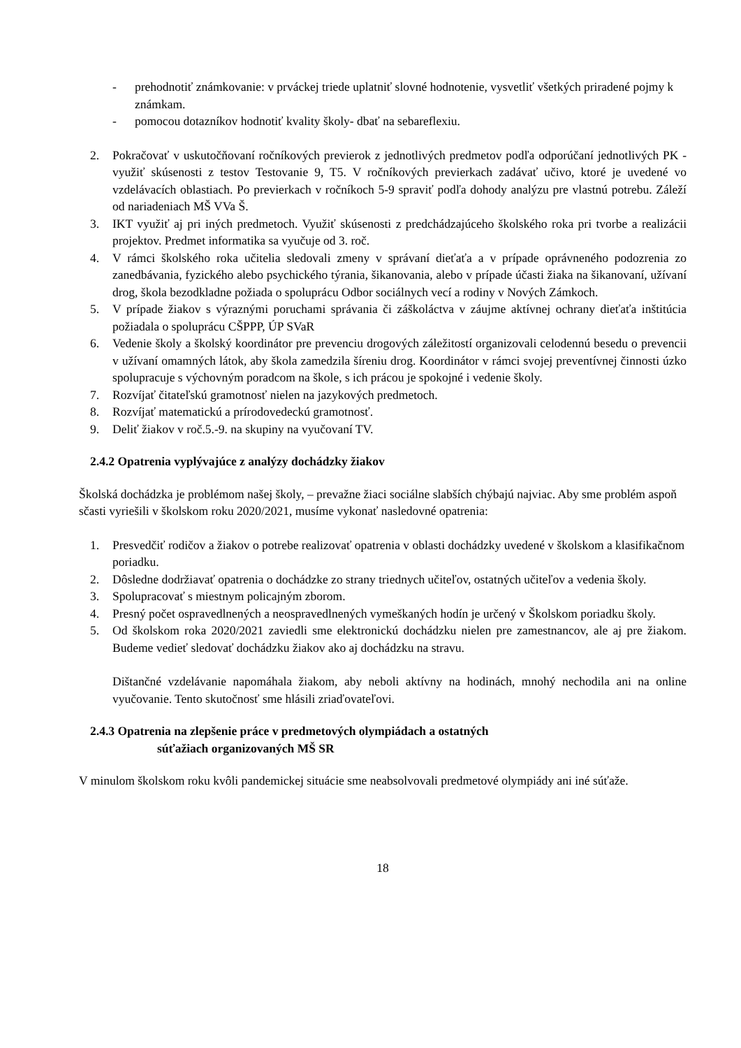- prehodnotiť známkovanie: v prváckej triede uplatniť slovné hodnotenie, vysvetliť všetkých priradené pojmy k známkam.
- pomocou dotazníkov hodnotiť kvality školy- dbať na sebareflexiu.
2. Pokračovať v uskutočňovaní ročníkových previerok z jednotlivých predmetov podľa odporúčaní jednotlivých PK - využiť skúsenosti z testov Testovanie 9, T5. V ročníkových previerkach zadávať učivo, ktoré je uvedené vo vzdelávacích oblastiach. Po previerkach v ročníkoch 5-9 spraviť podľa dohody analýzu pre vlastnú potrebu. Záleží od nariadeniach MŠ VVa Š.
3. IKT využiť aj pri iných predmetoch. Využiť skúsenosti z predchádzajúceho školského roka pri tvorbe a realizácii projektov. Predmet informatika sa vyučuje od 3. roč.
4. V rámci školského roka učitelia sledovali zmeny v správaní dieťaťa a v prípade oprávneného podozrenia zo zanedbávania, fyzického alebo psychického týrania, šikanovania, alebo v prípade účasti žiaka na šikanovaní, užívaní drog, škola bezodkladne požiada o spoluprácu Odbor sociálnych vecí a rodiny v Nových Zámkoch.
5. V prípade žiakov s výraznými poruchami správania či záškoláctva v záujme aktívnej ochrany dieťaťa inštitúcia požiadala o spoluprácu CŠPPP, ÚP SVaR
6. Vedenie školy a školský koordinátor pre prevenciu drogových záležitostí organizovali celodennú besedu o prevencii v užívaní omamných látok, aby škola zamedzila šíreniu drog. Koordinátor v rámci svojej preventívnej činnosti úzko spolupracuje s výchovným poradcom na škole, s ich prácou je spokojné i vedenie školy.
7. Rozvíjať čitateľskú gramotnosť nielen na jazykových predmetoch.
8. Rozvíjať matematickú a prírodovedeckú gramotnosť.
9. Deliť žiakov v roč.5.-9. na skupiny na vyučovaní TV.
2.4.2 Opatrenia vyplývajúce z analýzy dochádzky žiakov
Školská dochádzka je problémom našej školy, – prevažne žiaci sociálne slabších chýbajú najviac. Aby sme problém aspoň sčasti vyriešili v školskom roku 2020/2021, musíme vykonať nasledovné opatrenia:
1. Presvedčiť rodičov a žiakov o potrebe realizovať opatrenia v oblasti dochádzky uvedené v školskom a klasifikačnom poriadku.
2. Dôsledne dodržiavať opatrenia o dochádzke zo strany triednych učiteľov, ostatných učiteľov a vedenia školy.
3. Spolupracovať s miestnym policajným zborom.
4. Presný počet ospravedlnených a neospravedlnených vymeškaných hodín je určený v Školskom poriadku školy.
5. Od školskom roka 2020/2021 zaviedli sme elektronickú dochádzku nielen pre zamestnancov, ale aj pre žiakom. Budeme vedieť sledovať dochádzku žiakov ako aj dochádzku na stravu.
Dištančné vzdelávanie napomáhala žiakom, aby neboli aktívny na hodinách, mnohý nechodila ani na online vyučovanie. Tento skutočnosť sme hlásili zriaďovateľovi.
2.4.3 Opatrenia na zlepšenie práce v predmetových olympiádach a ostatných
súťažiach organizovaných MŠ SR
V minulom školskom roku kvôli pandemickej situácie sme neabsolvovali predmetové olympiády ani iné súťaže.
18